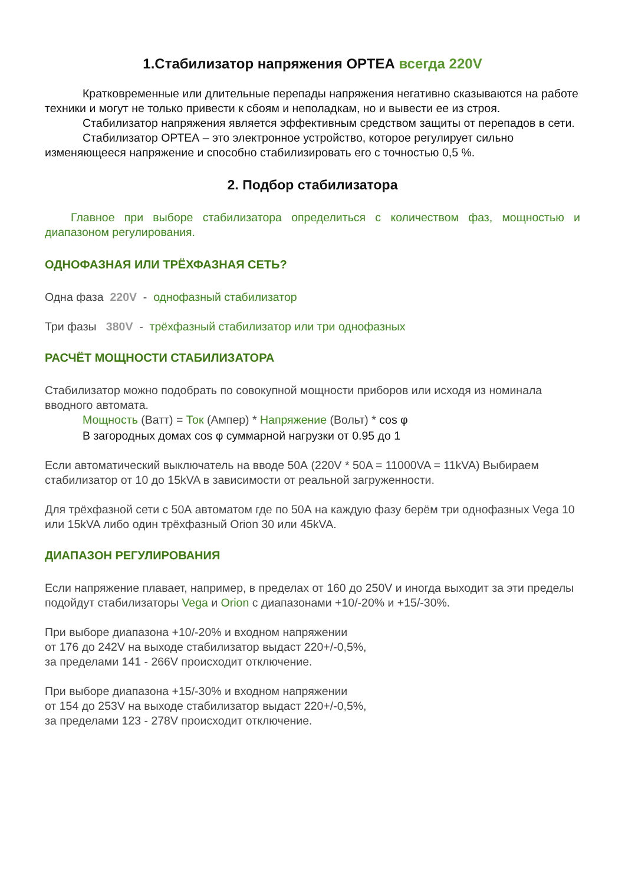1.Стабилизатор напряжения ОРТЕА всегда 220V
Кратковременные или длительные перепады напряжения негативно сказываются на работе техники и могут не только привести к сбоям и неполадкам, но и вывести ее из строя.
Стабилизатор напряжения является эффективным средством защиты от перепадов в сети.
Стабилизатор ОРТЕА – это электронное устройство, которое регулирует сильно изменяющееся напряжение и способно стабилизировать его с точностью 0,5 %.
2. Подбор стабилизатора
Главное при выборе стабилизатора определиться с количеством фаз, мощностью и диапазоном регулирования.
ОДНОФАЗНАЯ ИЛИ ТРЁХФАЗНАЯ СЕТЬ?
Одна фаза 220V - однофазный стабилизатор
Три фазы 380V - трёхфазный стабилизатор или три однофазных
РАСЧЁТ МОЩНОСТИ СТАБИЛИЗАТОРА
Стабилизатор можно подобрать по совокупной мощности приборов или исходя из номинала вводного автомата.
Мощность (Ватт) = Ток (Ампер) * Напряжение (Вольт) * cos φ
В загородных домах cos φ суммарной нагрузки от 0.95 до 1
Если автоматический выключатель на вводе 50А (220V * 50A = 11000VA = 11kVA) Выбираем стабилизатор от 10 до 15kVA в зависимости от реальной загруженности.
Для трёхфазной сети с 50А автоматом где по 50А на каждую фазу берём три однофазных Vega 10 или 15kVA либо один трёхфазный Orion 30 или 45kVA.
ДИАПАЗОН РЕГУЛИРОВАНИЯ
Если напряжение плавает, например, в пределах от 160 до 250V и иногда выходит за эти пределы подойдут стабилизаторы Vega и Orion с диапазонами +10/-20% и +15/-30%.
При выборе диапазона +10/-20% и входном напряжении
от 176 до 242V на выходе стабилизатор выдаст 220+/-0,5%,
за пределами 141 - 266V происходит отключение.
При выборе диапазона +15/-30% и входном напряжении
от 154 до 253V на выходе стабилизатор выдаст 220+/-0,5%,
за пределами 123 - 278V происходит отключение.